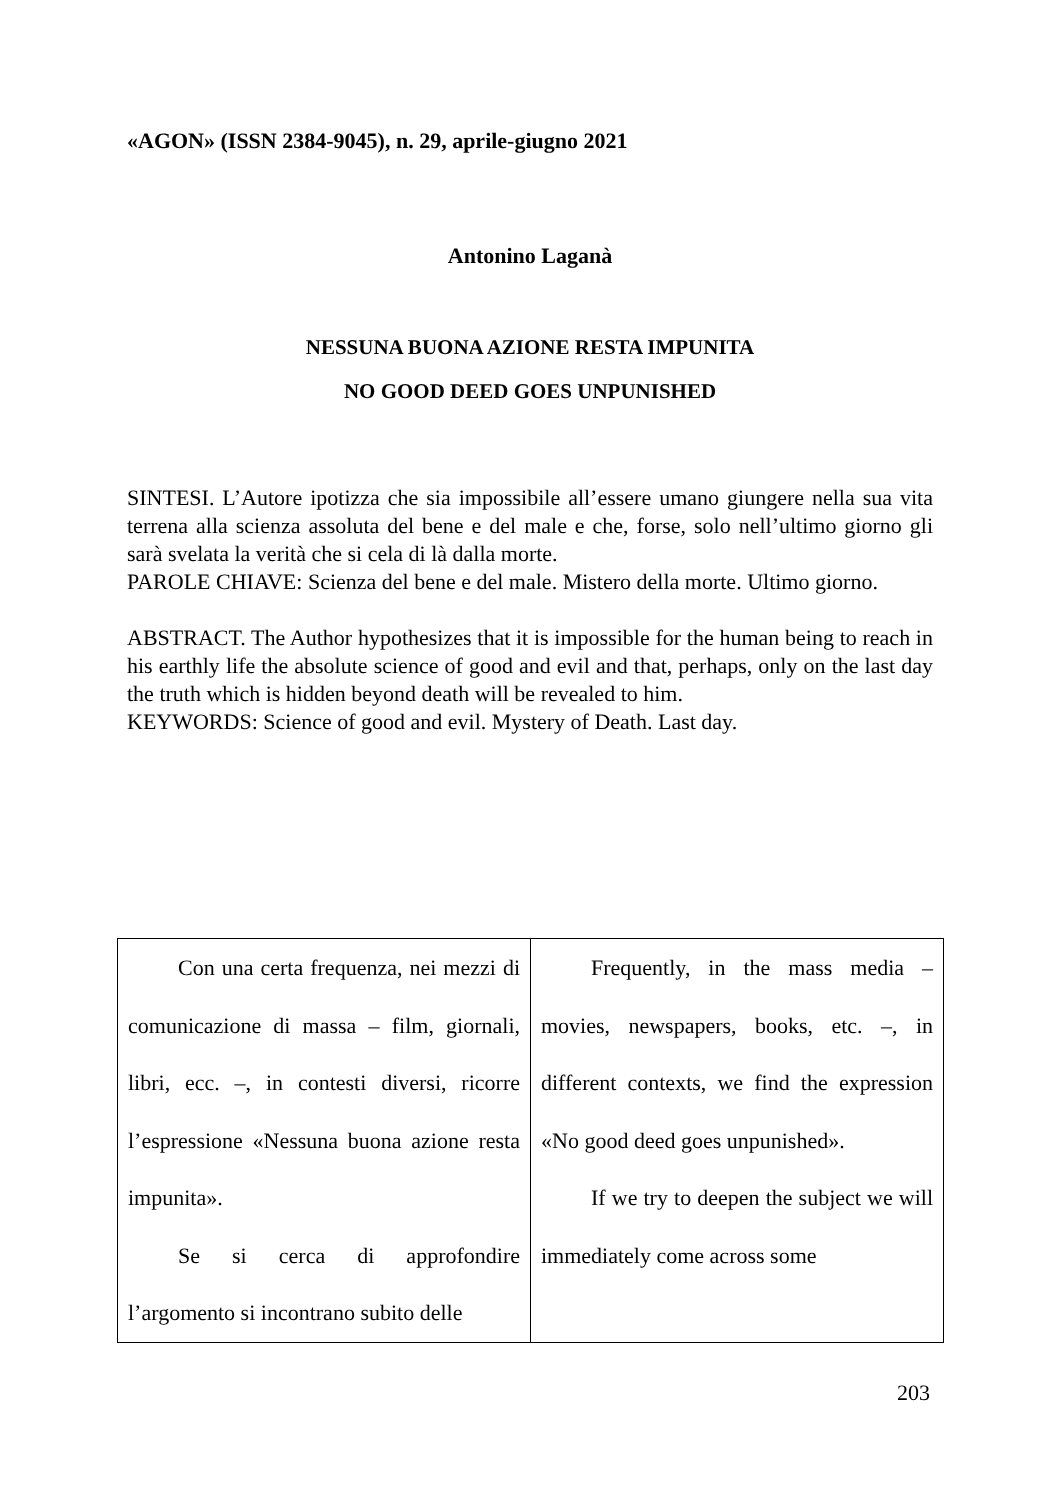«AGON» (ISSN 2384-9045), n. 29, aprile-giugno 2021
Antonino Laganà
NESSUNA BUONA AZIONE RESTA IMPUNITA
NO GOOD DEED GOES UNPUNISHED
SINTESI. L’Autore ipotizza che sia impossibile all’essere umano giungere nella sua vita terrena alla scienza assoluta del bene e del male e che, forse, solo nell’ultimo giorno gli sarà svelata la verità che si cela di là dalla morte.
PAROLE CHIAVE: Scienza del bene e del male. Mistero della morte. Ultimo giorno.
ABSTRACT. The Author hypothesizes that it is impossible for the human being to reach in his earthly life the absolute science of good and evil and that, perhaps, only on the last day the truth which is hidden beyond death will be revealed to him.
KEYWORDS: Science of good and evil. Mystery of Death. Last day.
| Con una certa frequenza, nei mezzi di comunicazione di massa – film, giornali, libri, ecc. –, in contesti diversi, ricorre l’espressione «Nessuna buona azione resta impunita». Se si cerca di approfondire l’argomento si incontrano subito delle | Frequently, in the mass media – movies, newspapers, books, etc. –, in different contexts, we find the expression «No good deed goes unpunished». If we try to deepen the subject we will immediately come across some |
203